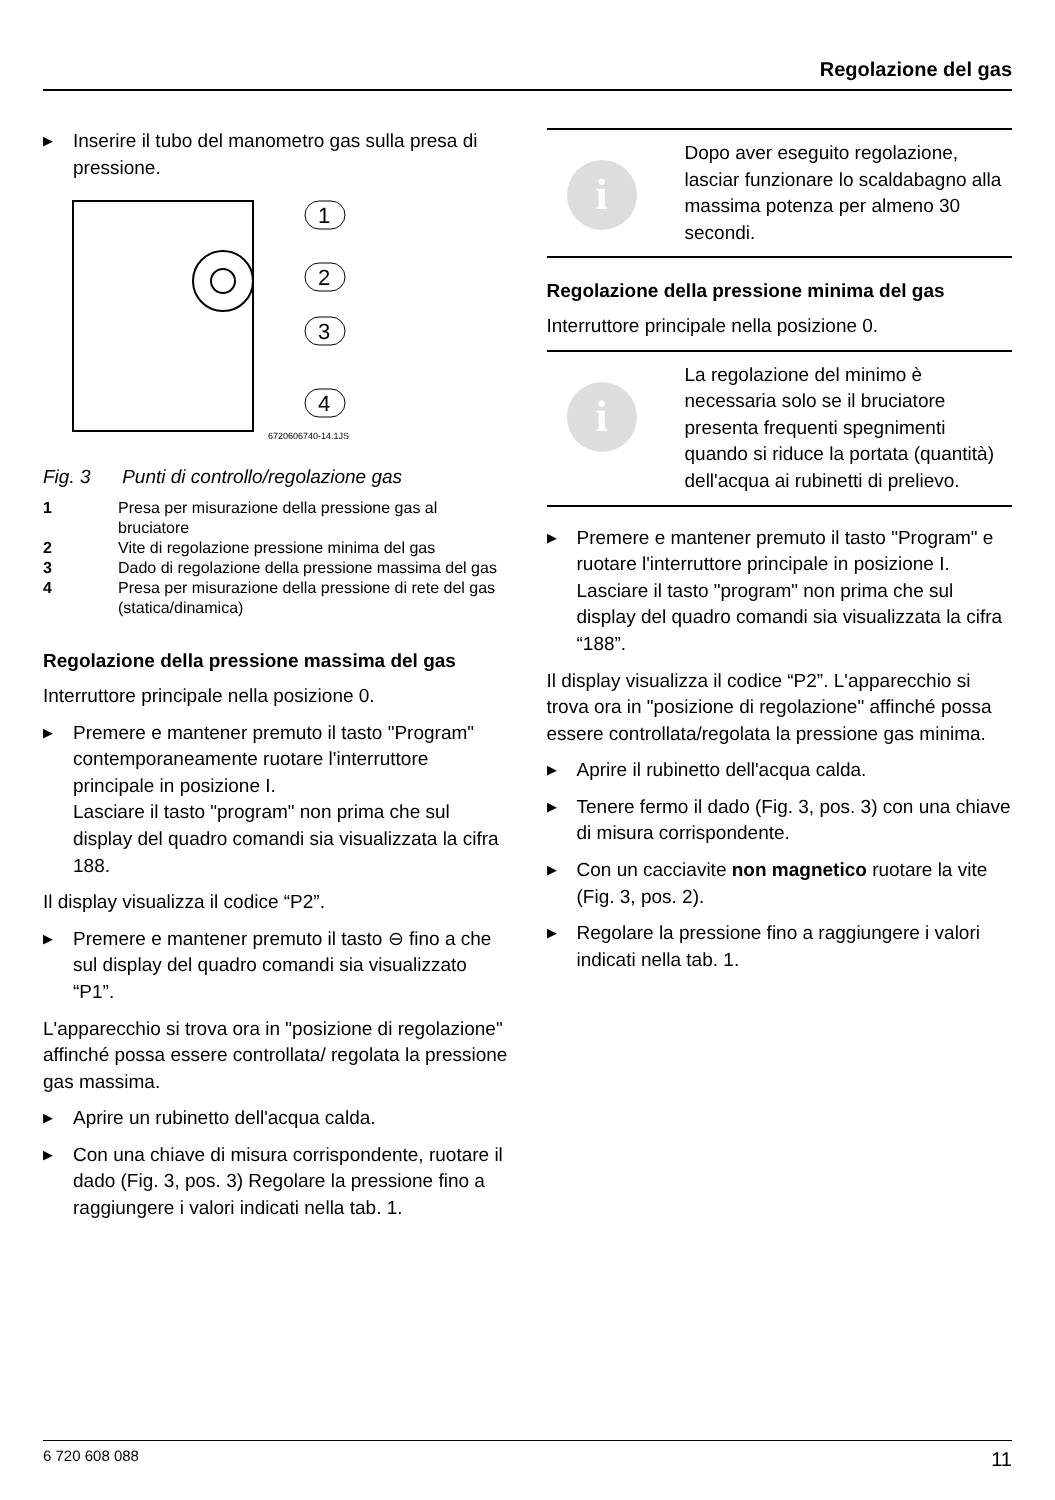Regolazione del gas
▶ Inserire il tubo del manometro gas sulla presa di pressione.
1
2
3
4
6720606740-14.1JS
Fig. 3 Punti di controllo/regolazione gas
1 Presa per misurazione della pressione gas al bruciatore
2 Vite di regolazione pressione minima del gas
3 Dado di regolazione della pressione massima del gas
4 Presa per misurazione della pressione di rete del gas (statica/dinamica)
Regolazione della pressione massima del gas
Interruttore principale nella posizione 0.
▶ Premere e mantener premuto il tasto "Program" contemporaneamente ruotare l'interruttore principale in posizione I.
Lasciare il tasto "program" non prima che sul display del quadro comandi sia visualizzata la cifra 188.
Il display visualizza il codice “P2”.
▶ Premere e mantener premuto il tasto ⊖ fino a che sul display del quadro comandi sia visualizzato “P1”.
L'apparecchio si trova ora in "posizione di regolazione" affinché possa essere controllata/ regolata la pressione gas massima.
▶ Aprire un rubinetto dell'acqua calda.
▶ Con una chiave di misura corrispondente, ruotare il dado (Fig. 3, pos. 3) Regolare la pressione fino a raggiungere i valori indicati nella tab. 1.
i
Dopo aver eseguito regolazione, lasciar funzionare lo scaldabagno alla massima potenza per almeno 30 secondi.
Regolazione della pressione minima del gas
Interruttore principale nella posizione 0.
i
La regolazione del minimo è necessaria solo se il bruciatore presenta frequenti spegnimenti quando si riduce la portata (quantità) dell'acqua ai rubinetti di prelievo.
▶ Premere e mantener premuto il tasto "Program" e ruotare l'interruttore principale in posizione I.
Lasciare il tasto "program" non prima che sul display del quadro comandi sia visualizzata la cifra “188”.
Il display visualizza il codice “P2”. L'apparecchio si trova ora in "posizione di regolazione" affinché possa essere controllata/regolata la pressione gas minima.
▶ Aprire il rubinetto dell'acqua calda.
▶ Tenere fermo il dado (Fig. 3, pos. 3) con una chiave di misura corrispondente.
▶ Con un cacciavite non magnetico ruotare la vite (Fig. 3, pos. 2).
▶ Regolare la pressione fino a raggiungere i valori indicati nella tab. 1.
6 720 608 088 11